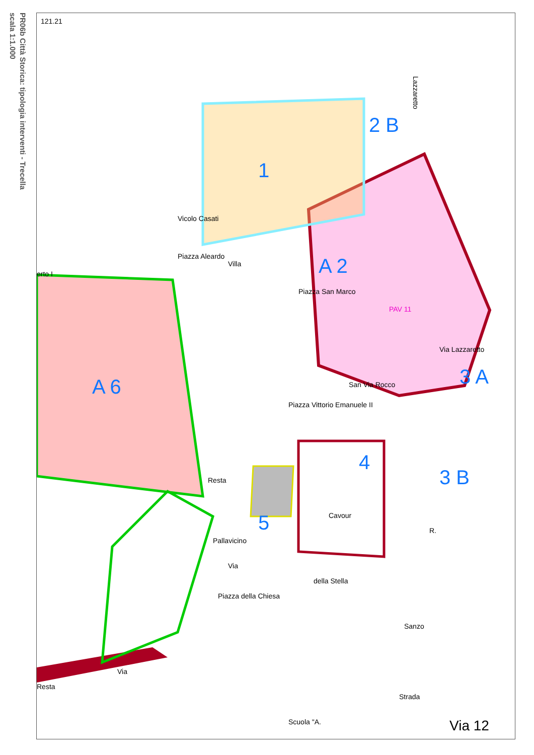PR06b Città Storica: tipologia interventi - Trecella
scala 1:1.000
Lazzaretto
Vicolo Casati
Piazza Aleardo
Villa
Piazza San Marco
PAV 11
San Via Rocco
Via Lazzaretto
Piazza Vittorio Emanuele II
Cavour
Resta
Pallavicino
Via
della Stella
Piazza della Chiesa
Sanzo
Strada
Scuola "A. Via 12
erto I
Resta
Via
R.
121.21
1
A 2
2 B
3 A
3 B
4
5
A 6